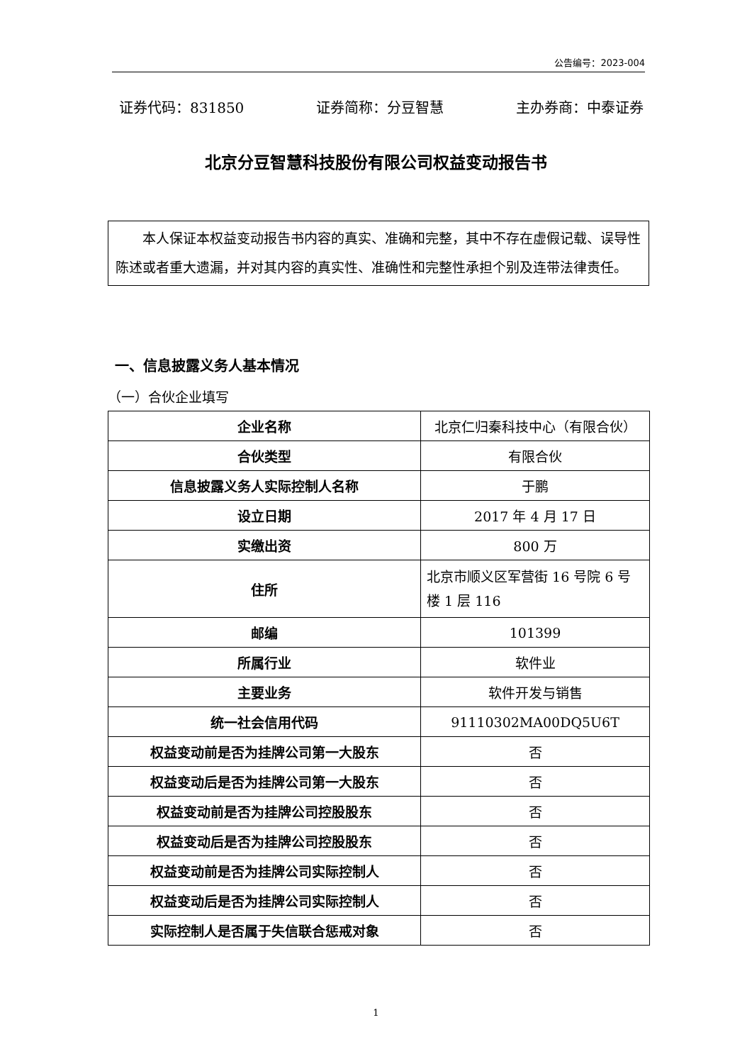公告编号：2023-004
证券代码：831850 证券简称：分豆智慧 主办券商：中泰证券
北京分豆智慧科技股份有限公司权益变动报告书
　　本人保证本权益变动报告书内容的真实、准确和完整，其中不存在虚假记载、误导性陈述或者重大遗漏，并对其内容的真实性、准确性和完整性承担个别及连带法律责任。
一、信息披露义务人基本情况
（一）合伙企业填写
| 企业名称 | 北京仁归秦科技中心（有限合伙） |
| 合伙类型 | 有限合伙 |
| 信息披露义务人实际控制人名称 | 于鹏 |
| 设立日期 | 2017 年 4 月 17 日 |
| 实缴出资 | 800 万 |
| 住所 | 北京市顺义区军营街 16 号院 6 号楼 1 层 116 |
| 邮编 | 101399 |
| 所属行业 | 软件业 |
| 主要业务 | 软件开发与销售 |
| 统一社会信用代码 | 91110302MA00DQ5U6T |
| 权益变动前是否为挂牌公司第一大股东 | 否 |
| 权益变动后是否为挂牌公司第一大股东 | 否 |
| 权益变动前是否为挂牌公司控股股东 | 否 |
| 权益变动后是否为挂牌公司控股股东 | 否 |
| 权益变动前是否为挂牌公司实际控制人 | 否 |
| 权益变动后是否为挂牌公司实际控制人 | 否 |
| 实际控制人是否属于失信联合惩戒对象 | 否 |
1